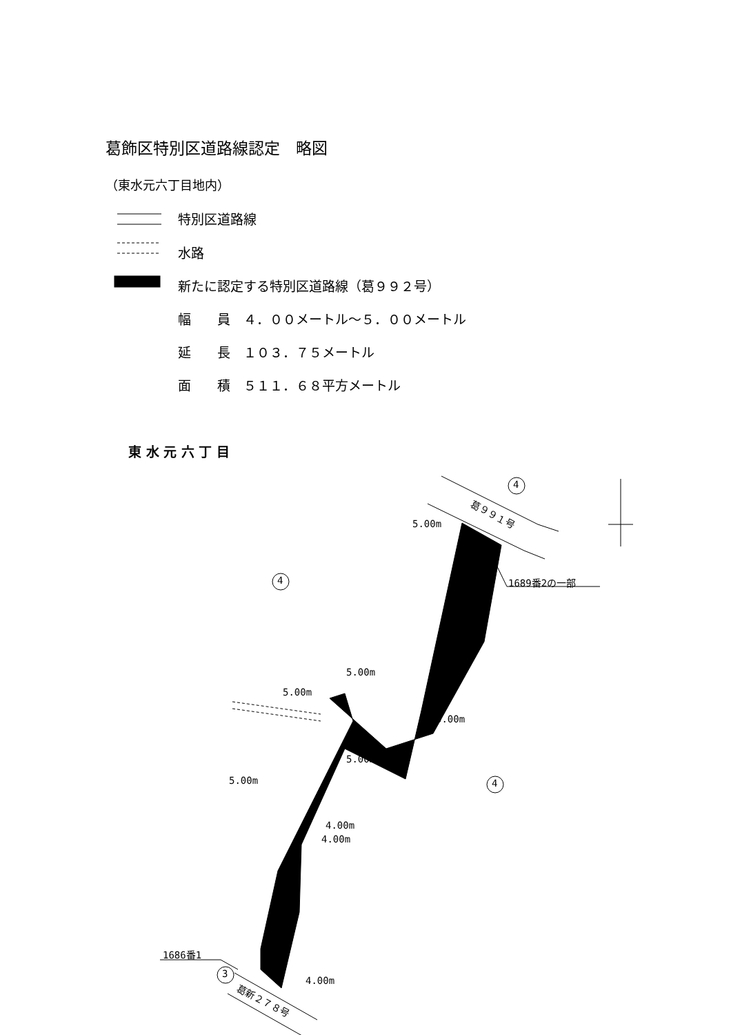葛飾区特別区道路線認定　略図
（東水元六丁目地内）
特別区道路線
水路
新たに認定する特別区道路線（葛９９２号）
幅　　員　４．００メートル～５．００メートル
延　　長　１０３．７５メートル
面　　積　５１１．６８平方メートル
東 水 元 六 丁 目
4
4
4
3
葛９９１号
5.00m
1689番2の一部
5.00m
5.00m
5.00m
5.00m
5.00m
4.00m
4.00m
1686番1
4.00m
葛新２７８号